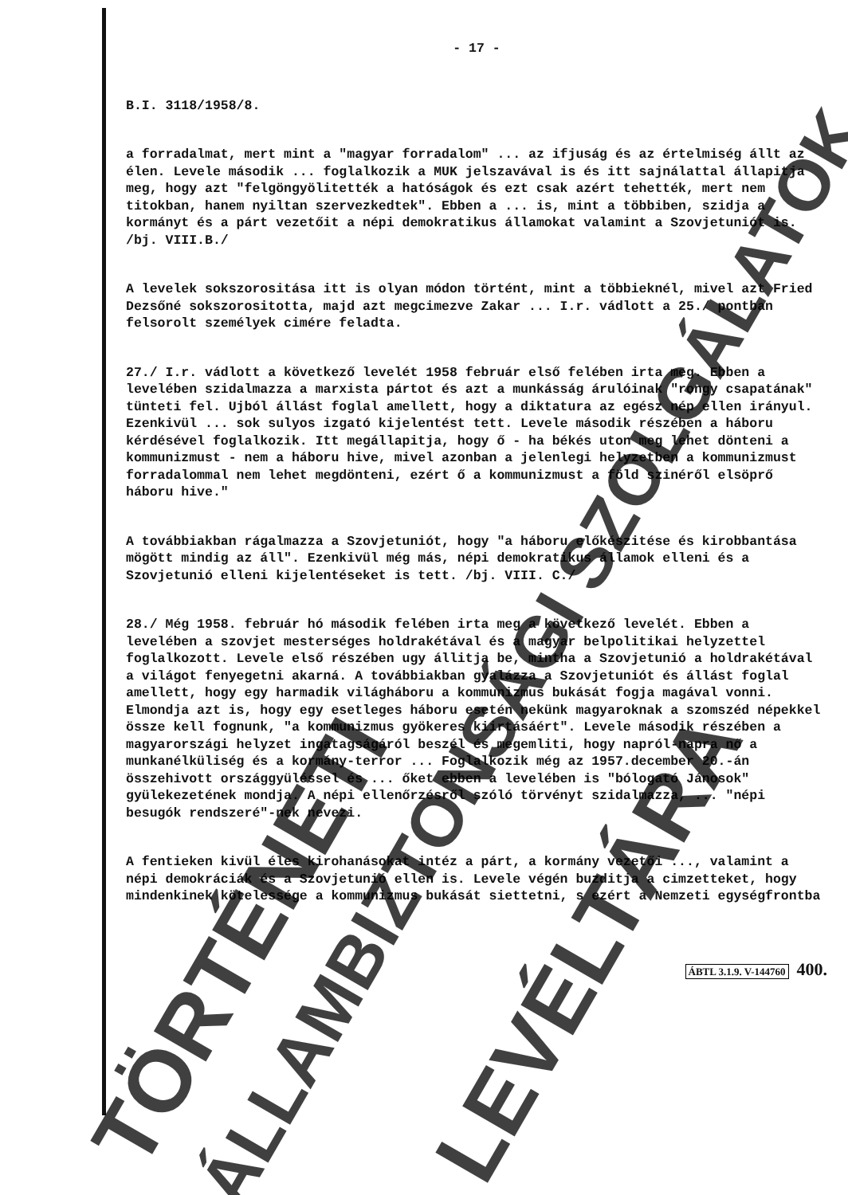TÖRTÉNETI ÁLLAMBIZTONSÁGI SZOLGÁLATOK LEVÉLTÁRA
- 17 -
B.I. 3118/1958/8.
a forradalmat, mert mint a "magyar forradalom" ... az ifjuság és az értelmiség állt az élen. Levele második ... foglalkozik a MUK jelszavával is és itt sajnálattal állapitja meg, hogy azt "felgöngyölitették a hatóságok és ezt csak azért tehették, mert nem titokban, hanem nyiltan szervezkedtek". Ebben a ... is, mint a többiben, szidja a kormányt és a párt vezetőit a népi demokratikus államokat valamint a Szovjetuniót is. /bj. VIII.B./
A levelek sokszorositása itt is olyan módon történt, mint a többieknél, mivel azt Fried Dezsőné sokszorositotta, majd azt megcimezve Zakar ... I.r. vádlott a 25./ pontban felsorolt személyek cimére feladta.
27./ I.r. vádlott a következő levelét 1958 február első felében irta meg. Ebben a levelében szidalmazza a marxista pártot és azt a munkásság árulóinak "rongy csapatának" tünteti fel. Ujból állást foglal amellett, hogy a diktatura az egész nép ellen irányul. Ezenkivül ... sok sulyos izgató kijelentést tett. Levele második részében a háboru kérdésével foglalkozik. Itt megállapitja, hogy ő - ha békés uton meg lehet dönteni a kommunizmust - nem a háboru hive, mivel azonban a jelenlegi helyzetben a kommunizmust forradalommal nem lehet megdönteni, ezért ő a kommunizmust a föld szinéről elsöprő háboru hive."
A továbbiakban rágalmazza a Szovjetuniót, hogy "a háboru előkészitése és kirobbantása mögött mindig az áll". Ezenkivül még más, népi demokratikus államok elleni és a Szovjetunió elleni kijelentéseket is tett. /bj. VIII. C./
28./ Még 1958. február hó második felében irta meg a következő levelét. Ebben a levelében a szovjet mesterséges holdrakétával és a magyar belpolitikai helyzettel foglalkozott. Levele első részében ugy állitja be, mintha a Szovjetunió a holdrakétával a világot fenyegetni akarná. A továbbiakban gyalázza a Szovjetuniót és állást foglal amellett, hogy egy harmadik világháboru a kommunizmus bukását fogja magával vonni. Elmondja azt is, hogy egy esetleges háboru esetén nekünk magyaroknak a szomszéd népekkel össze kell fognunk, "a kommunizmus gyökeres kiirtásáért". Levele második részében a magyarországi helyzet ingatagságáról beszél és megemliti, hogy napról-napra nő a munkanélküliség és a kormány-terror ... Foglalkozik még az 1957.december 20.-án összehivott országgyüléssel és ... őket ebben a levelében is "bólogató Jánosok" gyülekezetének mondja. A népi ellenőrzésről szóló törvényt szidalmazza, ... "népi besugók rendszeré"-nek nevezi.
A fentieken kivül éles kirohanásokat intéz a párt, a kormány vezetői ..., valamint a népi demokráciák és a Szovjetunió ellen is. Levele végén buzditja a cimzetteket, hogy mindenkinek kötelessége a kommunizmus bukását siettetni, s ezért a Nemzeti egységfrontba
ÁBTL 3.1.9. V-144760 400.